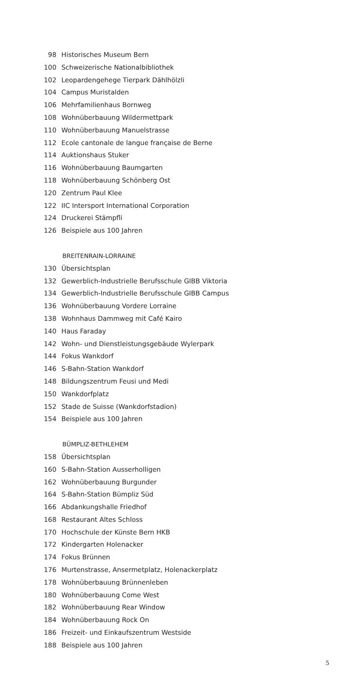98 Historisches Museum Bern
100 Schweizerische Nationalbibliothek
102 Leopardengehege Tierpark Dählhölzli
104 Campus Muristalden
106 Mehrfamilienhaus Bornweg
108 Wohnüberbauung Wildermettpark
110 Wohnüberbauung Manuelstrasse
112 Ecole cantonale de langue française de Berne
114 Auktionshaus Stuker
116 Wohnüberbauung Baumgarten
118 Wohnüberbauung Schönberg Ost
120 Zentrum Paul Klee
122 IIC Intersport International Corporation
124 Druckerei Stämpfli
126 Beispiele aus 100 Jahren
BREITENRAIN-LORRAINE
130 Übersichtsplan
132 Gewerblich-Industrielle Berufsschule GIBB Viktoria
134 Gewerblich-Industrielle Berufsschule GIBB Campus
136 Wohnüberbauung Vordere Lorraine
138 Wohnhaus Dammweg mit Café Kairo
140 Haus Faraday
142 Wohn- und Dienstleistungsgebäude Wylerpark
144 Fokus Wankdorf
146 S-Bahn-Station Wankdorf
148 Bildungszentrum Feusi und Medi
150 Wankdorfplatz
152 Stade de Suisse (Wankdorfstadion)
154 Beispiele aus 100 Jahren
BÜMPLIZ-BETHLEHEM
158 Übersichtsplan
160 S-Bahn-Station Ausserholligen
162 Wohnüberbauung Burgunder
164 S-Bahn-Station Bümpliz Süd
166 Abdankungshalle Friedhof
168 Restaurant Altes Schloss
170 Hochschule der Künste Bern HKB
172 Kindergarten Holenacker
174 Fokus Brünnen
176 Murtenstrasse, Ansermetplatz, Holenackerplatz
178 Wohnüberbauung Brünnenleben
180 Wohnüberbauung Come West
182 Wohnüberbauung Rear Window
184 Wohnüberbauung Rock On
186 Freizeit- und Einkaufszentrum Westside
188 Beispiele aus 100 Jahren
5